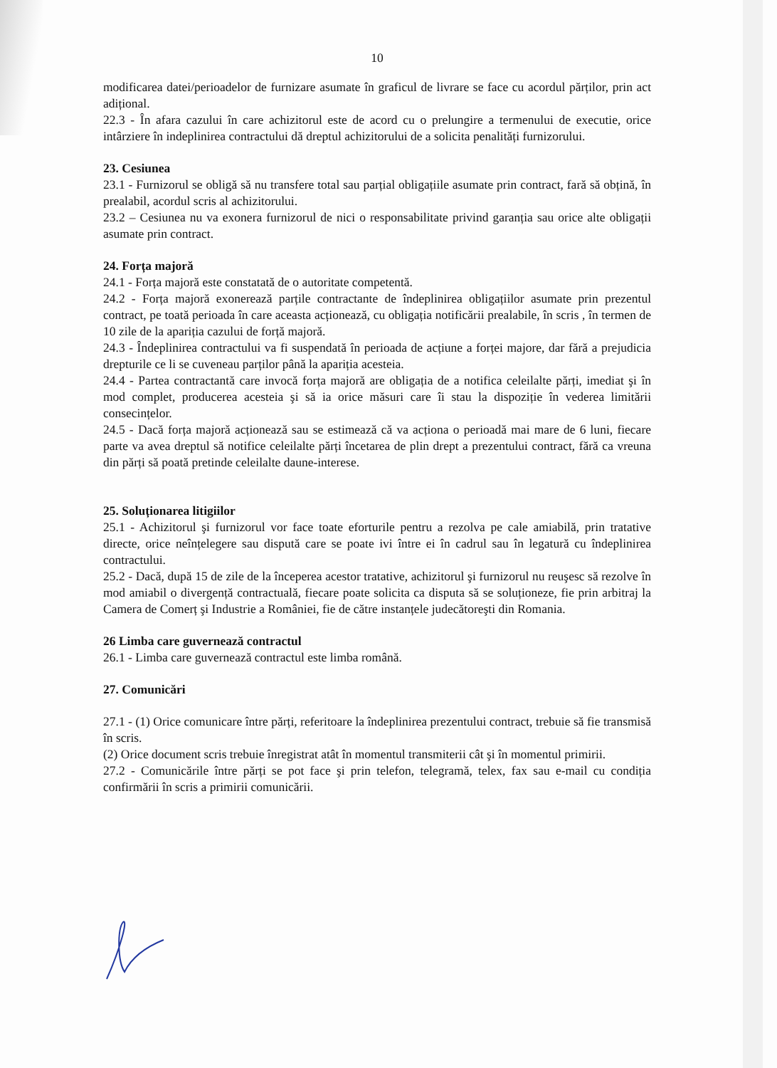10
modificarea datei/perioadelor de furnizare asumate în graficul de livrare se face cu acordul părților, prin act adițional.
22.3 - În afara cazului în care achizitorul este de acord cu o prelungire a termenului de executie, orice intârziere în indeplinirea contractului dă dreptul achizitorului de a solicita penalități furnizorului.
23. Cesiunea
23.1 - Furnizorul se obligă să nu transfere total sau parțial obligațiile asumate prin contract, fară să obțină, în prealabil, acordul scris al achizitorului.
23.2 – Cesiunea nu va exonera furnizorul de nici o responsabilitate privind garanția sau orice alte obligații asumate prin contract.
24. Forța majoră
24.1 - Forța majoră este constatată de o autoritate competentă.
24.2 - Forța majoră exonerează parțile contractante de îndeplinirea obligațiilor asumate prin prezentul contract, pe toată perioada în care aceasta acționează, cu obligația notificării prealabile, în scris , în termen de 10 zile de la apariția cazului de forță majoră.
24.3 - Îndeplinirea contractului va fi suspendată în perioada de acțiune a forței majore, dar fără a prejudicia drepturile ce li se cuveneau parților până la apariția acesteia.
24.4 - Partea contractantă care invocă forța majoră are obligația de a notifica celeilalte părți, imediat şi în mod complet, producerea acesteia şi să ia orice măsuri care îi stau la dispoziție în vederea limitării consecințelor.
24.5 - Dacă forța majoră acționează sau se estimează că va acționa o perioadă mai mare de 6 luni, fiecare parte va avea dreptul să notifice celeilalte părți încetarea de plin drept a prezentului contract, fără ca vreuna din părți să poată pretinde celeilalte daune-interese.
25. Soluționarea litigiilor
25.1 - Achizitorul şi furnizorul vor face toate eforturile pentru a rezolva pe cale amiabilă, prin tratative directe, orice neînțelegere sau dispută care se poate ivi între ei în cadrul sau în legatură cu îndeplinirea contractului.
25.2 - Dacă, după 15 de zile de la începerea acestor tratative, achizitorul şi furnizorul nu reuşesc să rezolve în mod amiabil o divergență contractuală, fiecare poate solicita ca disputa să se soluționeze, fie prin arbitraj la Camera de Comerț şi Industrie a României, fie de către instanțele judecătoreşti din Romania.
26 Limba care guvernează contractul
26.1 - Limba care guvernează contractul este limba română.
27. Comunicări
27.1 - (1) Orice comunicare între părți, referitoare la îndeplinirea prezentului contract, trebuie să fie transmisă în scris.
(2) Orice document scris trebuie înregistrat atât în momentul transmiterii cât şi în momentul primirii.
27.2 - Comunicările între părți se pot face şi prin telefon, telegramă, telex, fax sau e-mail cu condiția confirmării în scris a primirii comunicării.